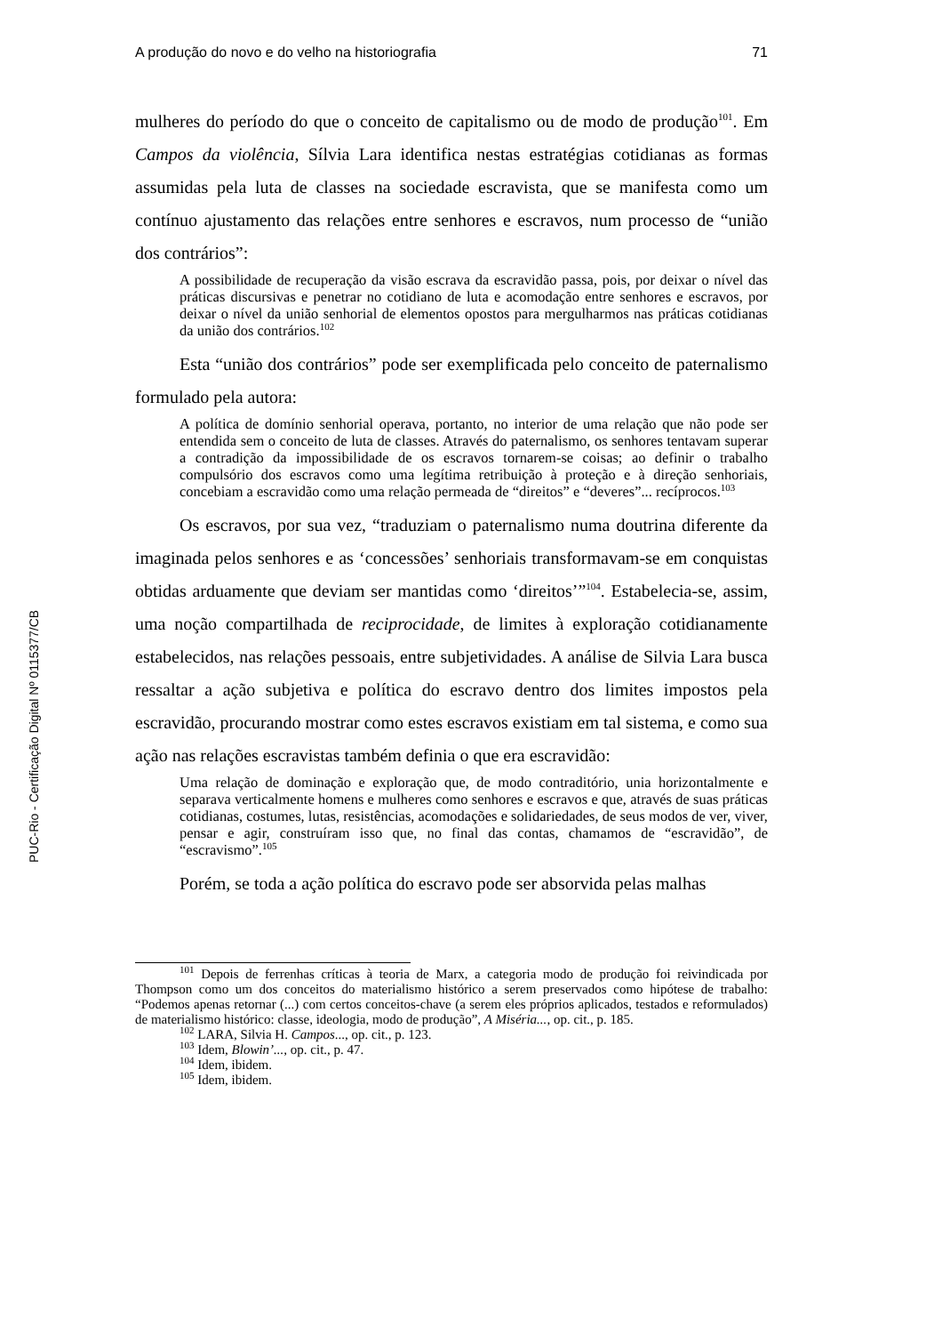PUC-Rio - Certificação Digital Nº 0115377/CB
A produção do novo e do velho na historiografia 71
mulheres do período do que o conceito de capitalismo ou de modo de produção<sup>101</sup>. Em Campos da violência, Sílvia Lara identifica nestas estratégias cotidianas as formas assumidas pela luta de classes na sociedade escravista, que se manifesta como um contínuo ajustamento das relações entre senhores e escravos, num processo de “união dos contrários”:
A possibilidade de recuperação da visão escrava da escravidão passa, pois, por deixar o nível das práticas discursivas e penetrar no cotidiano de luta e acomodação entre senhores e escravos, por deixar o nível da união senhorial de elementos opostos para mergulharmos nas práticas cotidianas da união dos contrários.<sup>102</sup>
Esta “união dos contrários” pode ser exemplificada pelo conceito de paternalismo formulado pela autora:
A política de domínio senhorial operava, portanto, no interior de uma relação que não pode ser entendida sem o conceito de luta de classes. Através do paternalismo, os senhores tentavam superar a contradição da impossibilidade de os escravos tornarem-se coisas; ao definir o trabalho compulsório dos escravos como uma legítima retribuição à proteção e à direção senhoriais, concebiam a escravidão como uma relação permeada de “direitos” e “deveres”... recíprocos.<sup>103</sup>
Os escravos, por sua vez, “traduziam o paternalismo numa doutrina diferente da imaginada pelos senhores e as ‘concessões’ senhoriais transformavam-se em conquistas obtidas arduamente que deviam ser mantidas como ‘direitos’”<sup>104</sup>. Estabelecia-se, assim, uma noção compartilhada de reciprocidade, de limites à exploração cotidianamente estabelecidos, nas relações pessoais, entre subjetividades. A análise de Silvia Lara busca ressaltar a ação subjetiva e política do escravo dentro dos limites impostos pela escravidão, procurando mostrar como estes escravos existiam em tal sistema, e como sua ação nas relações escravistas também definia o que era escravidão:
Uma relação de dominação e exploração que, de modo contraditório, unia horizontalmente e separava verticalmente homens e mulheres como senhores e escravos e que, através de suas práticas cotidianas, costumes, lutas, resistências, acomodações e solidariedades, de seus modos de ver, viver, pensar e agir, construíram isso que, no final das contas, chamamos de “escravidão”, de “escravismo”.<sup>105</sup>
Porém, se toda a ação política do escravo pode ser absorvida pelas malhas
<sup>101</sup> Depois de ferrenhas críticas à teoria de Marx, a categoria modo de produção foi reivindicada por Thompson como um dos conceitos do materialismo histórico a serem preservados como hipótese de trabalho: “Podemos apenas retornar (...) com certos conceitos-chave (a serem eles próprios aplicados, testados e reformulados) de materialismo histórico: classe, ideologia, modo de produção”, A Miséria..., op. cit., p. 185.
<sup>102</sup> LARA, Silvia H. Campos..., op. cit., p. 123.
<sup>103</sup> Idem, Blowin’..., op. cit., p. 47.
<sup>104</sup> Idem, ibidem.
<sup>105</sup> Idem, ibidem.